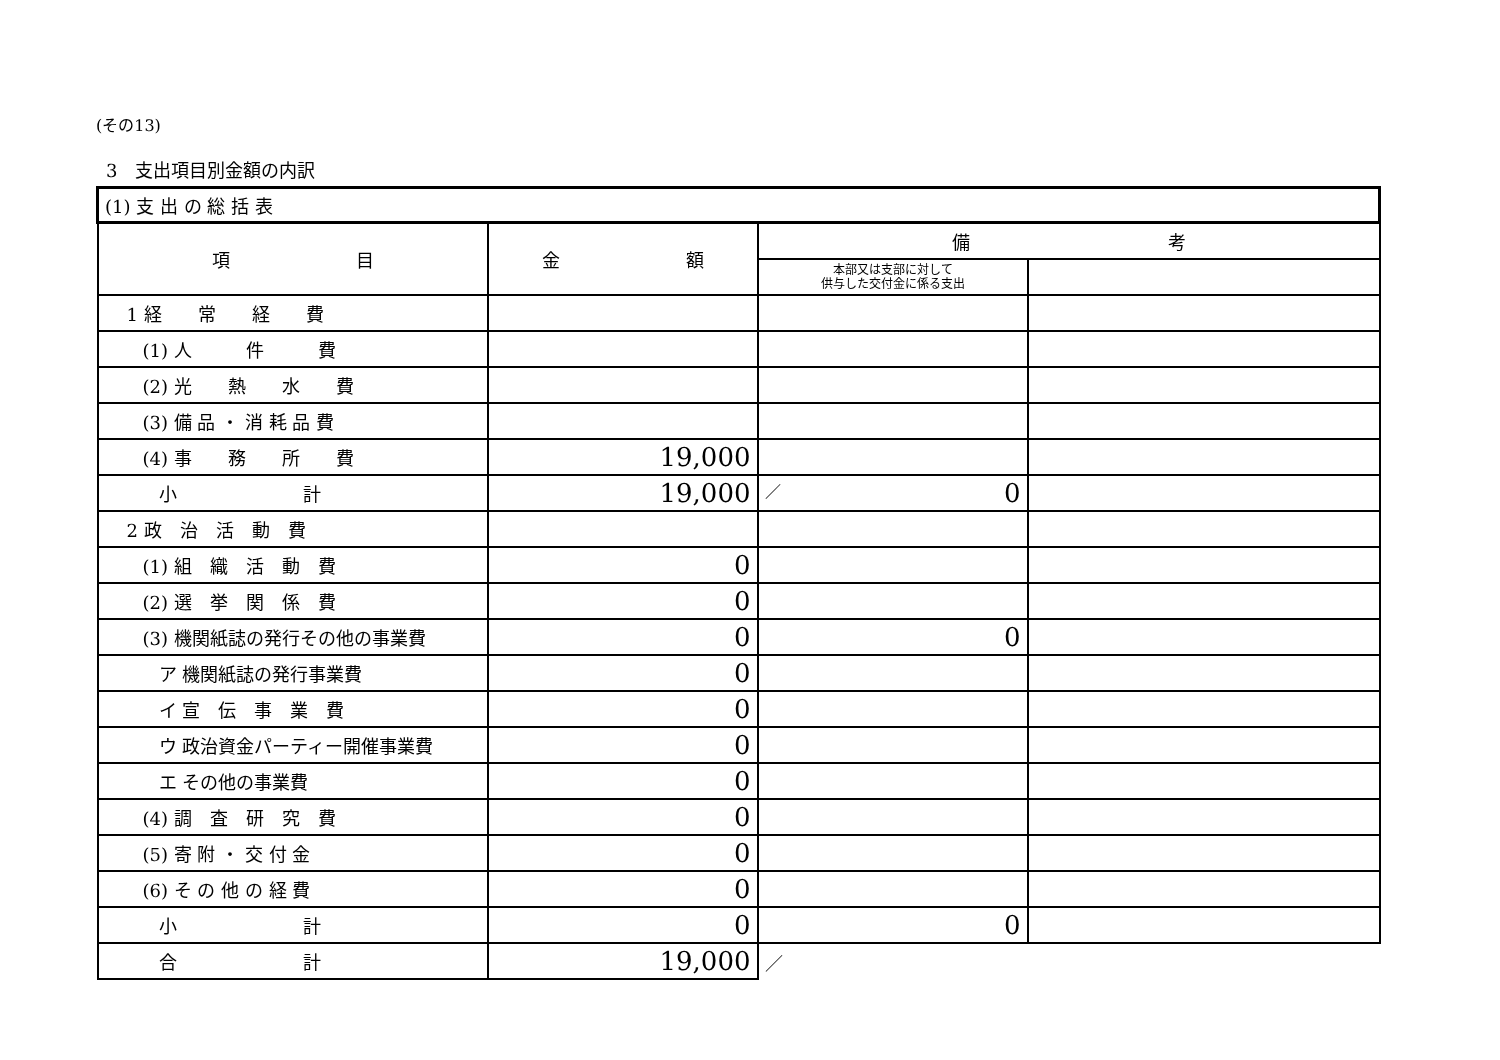(その13)
3　支出項目別金額の内訳
| (1) 支 出 の 総 括 表 | | | |
| --- | --- | --- | --- |
| 項 目 | 金 額 | 備 考 | |
| | | 本部又は支部に対して 供与した交付金に係る支出 | |
| 1 経 常 経 費 | | | |
| (1) 人 件 費 | | | |
| (2) 光 熱 水 費 | | | |
| (3) 備 品 ・ 消 耗 品 費 | | | |
| (4) 事 務 所 費 | 19,000 | | |
| 小 計 | 19,000 | ／ 0 | |
| 2 政 治 活 動 費 | | | |
| (1) 組 織 活 動 費 | 0 | | |
| (2) 選 挙 関 係 費 | 0 | | |
| (3) 機関紙誌の発行その他の事業費 | 0 | 0 | |
| ア 機関紙誌の発行事業費 | 0 | | |
| イ 宣 伝 事 業 費 | 0 | | |
| ウ 政治資金パーティー開催事業費 | 0 | | |
| エ その他の事業費 | 0 | | |
| (4) 調 査 研 究 費 | 0 | | |
| (5) 寄 附 ・ 交 付 金 | 0 | | |
| (6) そ の 他 の 経 費 | 0 | | |
| 小 計 | 0 | 0 | |
| 合 計 | 19,000 | ／ | |